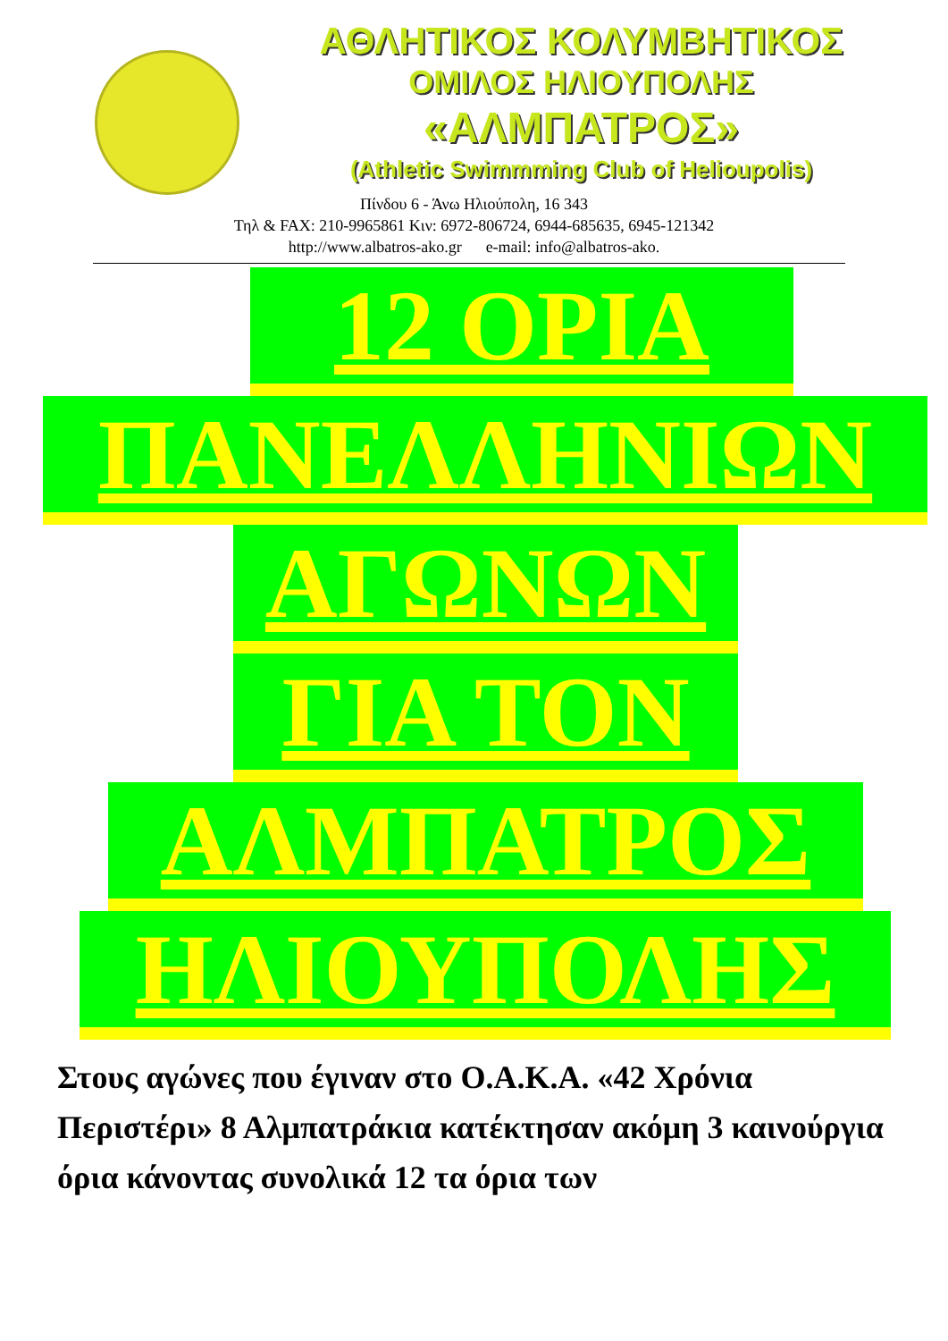ΑΘΛΗΤΙΚΟΣ ΚΟΛΥΜΒΗΤΙΚΟΣ
ΟΜΙΛΟΣ ΗΛΙΟΥΠΟΛΗΣ
«ΑΛΜΠΑΤΡΟΣ»
(Athletic Swimmming Club of Helioupolis)
Πίνδου 6 - Άνω Ηλιούπολη, 16 343
Τηλ & FAX: 210-9965861 Κιν: 6972-806724, 6944-685635, 6945-121342
http://www.albatros-ako.gr e-mail: info@albatros-ako.
12 ΟΡΙΑ
ΠΑΝΕΛΛΗΝΙΩΝ
ΑΓΩΝΩΝ
ΓΙΑ ΤΟΝ
ΑΛΜΠΑΤΡΟΣ
ΗΛΙΟΥΠΟΛΗΣ
Στους αγώνες που έγιναν στο Ο.Α.Κ.Α. «42 Χρόνια Περιστέρι» 8 Αλμπατράκια κατέκτησαν ακόμη 3 καινούργια όρια κάνοντας συνολικά 12 τα όρια των